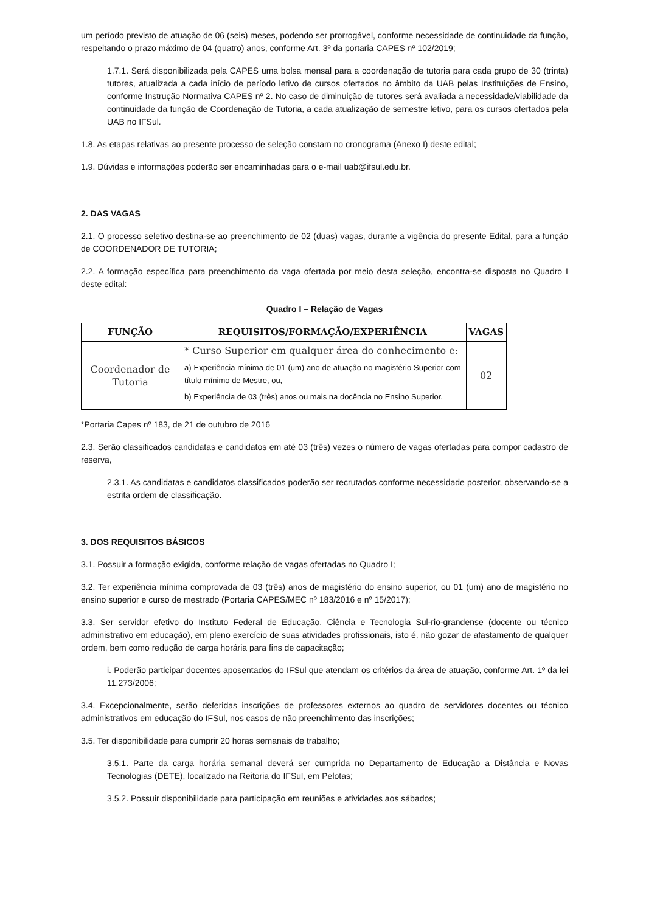um período previsto de atuação de 06 (seis) meses, podendo ser prorrogável, conforme necessidade de continuidade da função, respeitando o prazo máximo de 04 (quatro) anos, conforme Art. 3º da portaria CAPES nº 102/2019;
1.7.1. Será disponibilizada pela CAPES uma bolsa mensal para a coordenação de tutoria para cada grupo de 30 (trinta) tutores, atualizada a cada início de período letivo de cursos ofertados no âmbito da UAB pelas Instituições de Ensino, conforme Instrução Normativa CAPES nº 2. No caso de diminuição de tutores será avaliada a necessidade/viabilidade da continuidade da função de Coordenação de Tutoria, a cada atualização de semestre letivo, para os cursos ofertados pela UAB no IFSul.
1.8. As etapas relativas ao presente processo de seleção constam no cronograma (Anexo I) deste edital;
1.9. Dúvidas e informações poderão ser encaminhadas para o e-mail uab@ifsul.edu.br.
2. DAS VAGAS
2.1. O processo seletivo destina-se ao preenchimento de 02 (duas) vagas, durante a vigência do presente Edital, para a função de COORDENADOR DE TUTORIA;
2.2. A formação específica para preenchimento da vaga ofertada por meio desta seleção, encontra-se disposta no Quadro I deste edital:
Quadro I – Relação de Vagas
| FUNÇÃO | REQUISITOS/FORMAÇÃO/EXPERIÊNCIA | VAGAS |
| --- | --- | --- |
| Coordenador de Tutoria | * Curso Superior em qualquer área do conhecimento e: a) Experiência mínima de 01 (um) ano de atuação no magistério Superior com título mínimo de Mestre, ou, b) Experiência de 03 (três) anos ou mais na docência no Ensino Superior. | 02 |
*Portaria Capes nº 183, de 21 de outubro de 2016
2.3. Serão classificados candidatas e candidatos em até 03 (três) vezes o número de vagas ofertadas para compor cadastro de reserva,
2.3.1. As candidatas e candidatos classificados poderão ser recrutados conforme necessidade posterior, observando-se a estrita ordem de classificação.
3. DOS REQUISITOS BÁSICOS
3.1. Possuir a formação exigida, conforme relação de vagas ofertadas no Quadro I;
3.2. Ter experiência mínima comprovada de 03 (três) anos de magistério do ensino superior, ou 01 (um) ano de magistério no ensino superior e curso de mestrado (Portaria CAPES/MEC nº 183/2016 e nº 15/2017);
3.3. Ser servidor efetivo do Instituto Federal de Educação, Ciência e Tecnologia Sul-rio-grandense (docente ou técnico administrativo em educação), em pleno exercício de suas atividades profissionais, isto é, não gozar de afastamento de qualquer ordem, bem como redução de carga horária para fins de capacitação;
i. Poderão participar docentes aposentados do IFSul que atendam os critérios da área de atuação, conforme Art. 1º da lei 11.273/2006;
3.4. Excepcionalmente, serão deferidas inscrições de professores externos ao quadro de servidores docentes ou técnico administrativos em educação do IFSul, nos casos de não preenchimento das inscrições;
3.5. Ter disponibilidade para cumprir 20 horas semanais de trabalho;
3.5.1. Parte da carga horária semanal deverá ser cumprida no Departamento de Educação a Distância e Novas Tecnologias (DETE), localizado na Reitoria do IFSul, em Pelotas;
3.5.2. Possuir disponibilidade para participação em reuniões e atividades aos sábados;